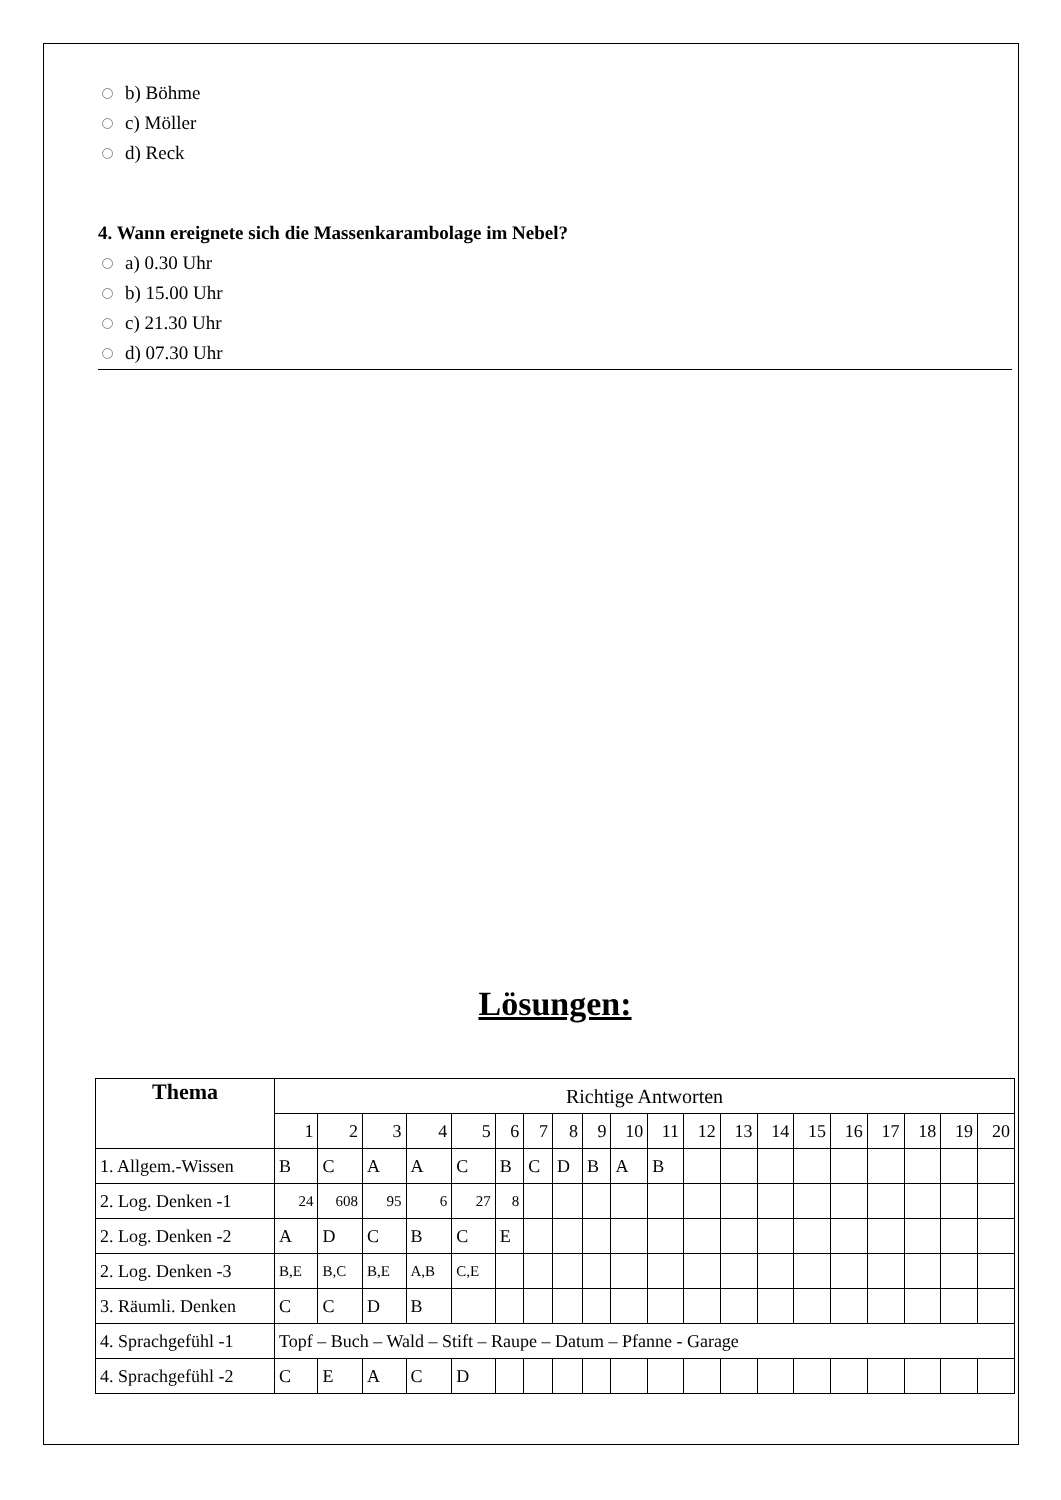b) Böhme
c) Möller
d) Reck
4. Wann ereignete sich die Massenkarambolage im Nebel?
a) 0.30 Uhr
b) 15.00 Uhr
c) 21.30 Uhr
d) 07.30 Uhr
Lösungen:
| Thema | Richtige Antworten | | | | | | | | | | | | | | | | | | | |
| --- | --- | --- | --- | --- | --- | --- | --- | --- | --- | --- | --- | --- | --- | --- | --- | --- | --- | --- | --- | --- |
| | 1 | 2 | 3 | 4 | 5 | 6 | 7 | 8 | 9 | 10 | 11 | 12 | 13 | 14 | 15 | 16 | 17 | 18 | 19 | 20 |
| 1. Allgem.-Wissen | B | C | A | A | C | B | C | D | B | A | B | | | | | | | | | |
| 2. Log. Denken -1 | 24 | 608 | 95 | 6 | 27 | 8 | | | | | | | | | | | | | | |
| 2. Log. Denken -2 | A | D | C | B | C | E | | | | | | | | | | | | | | |
| 2. Log. Denken -3 | B,E | B,C | B,E | A,B | C,E | | | | | | | | | | | | | | | |
| 3. Räumli. Denken | C | C | D | B | | | | | | | | | | | | | | | | |
| 4. Sprachgefühl -1 | Topf – Buch – Wald – Stift – Raupe – Datum – Pfanne - Garage | | | | | | | | | | | | | | | | | | | |
| 4. Sprachgefühl -2 | C | E | A | C | D | | | | | | | | | | | | | | | |